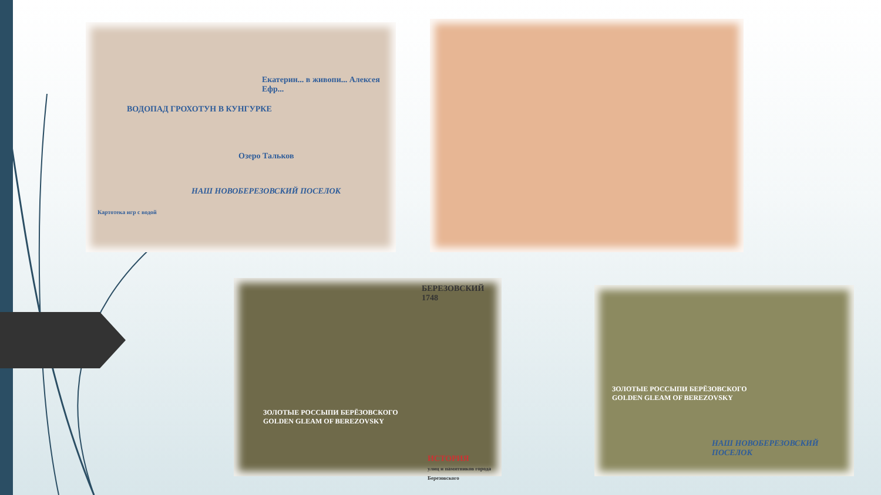ВОДОПАД ГРОХОТУН В КУНГУРКЕ
Озеро Тальков
Екатерин... в живопи... Алексея Ефр...
Картотека игр с водой
НАШ НОВОБЕРЕЗОВСКИЙ ПОСЕЛОК
ЗОЛОТЫЕ РОССЫПИ БЕРЁЗОВСКОГО
GOLDEN GLEAM OF BEREZOVSKY
БЕРЕЗОВСКИЙ 1748
ИСТОРИЯ
улиц и памятников города Березовского
ЗОЛОТЫЕ РОССЫПИ БЕРЁЗОВСКОГО
GOLDEN GLEAM OF BEREZOVSKY
НАШ НОВОБЕРЕЗОВСКИЙ ПОСЕЛОК